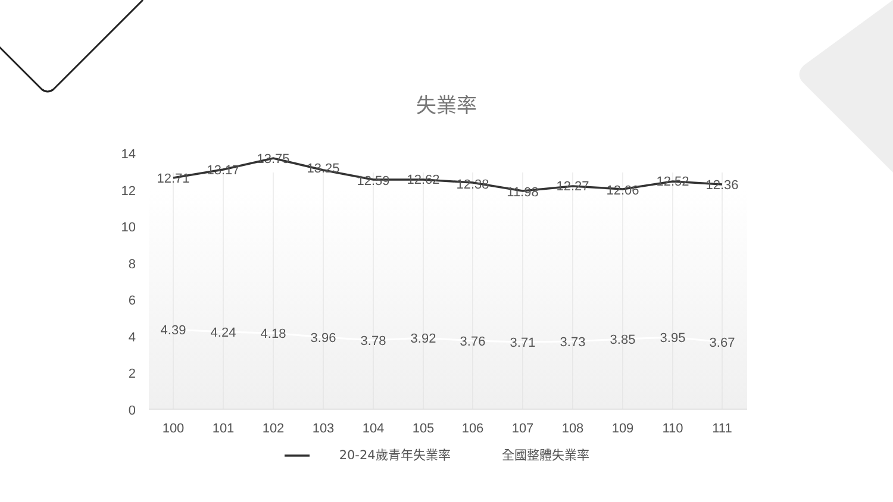14
12
10
8
6
4
2
0
100
101
102
103
104
105
106
107
108
109
110
111
12.71
13.17
13.75
13.25
12.59
12.62
12.38
11.98
12.27
12.06
12.52
12.36
4.39
4.24
4.18
3.96
3.78
3.92
3.76
3.71
3.73
3.85
3.95
3.67
失業率
20-24歲青年失業率 全國整體失業率